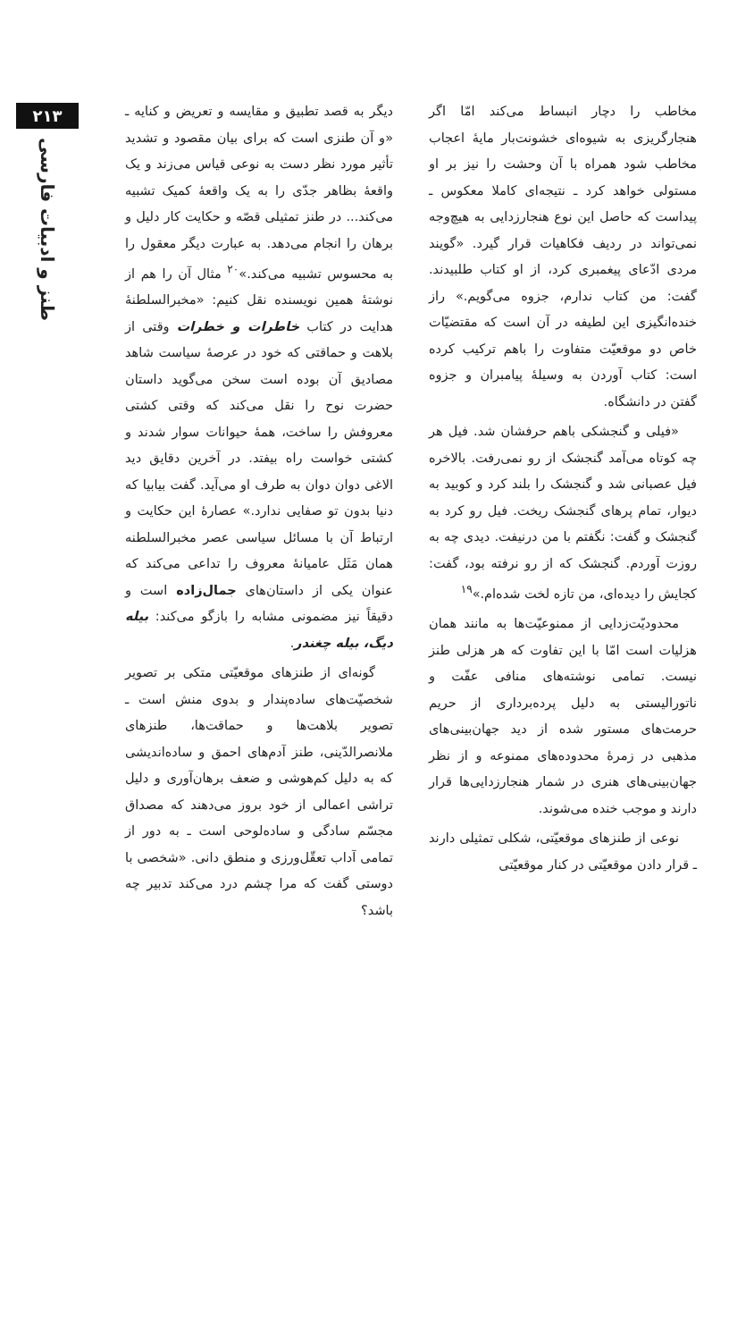۲۱۳
طنز و ادبیات فارسی
مخاطب را دچار انبساط می‌کند امّا اگر هنجارگریزی به شیوه‌ای خشونت‌بار مایهٔ اعجاب مخاطب شود همراه با آن وحشت را نیز بر او مستولی خواهد کرد ـ نتیجه‌ای کاملا معکوس ـ پیداست که حاصل این نوع هنجارزدایی به هیچ‌وجه نمی‌تواند در ردیف فکاهیات قرار گیرد. «گویند مردی ادّعای پیغمبری کرد، از او کتاب طلبیدند. گفت: من کتاب ندارم، جزوه می‌گویم.» راز خنده‌انگیزی این لطیفه در آن است که مقتضیّات خاص دو موقعیّت متفاوت را باهم ترکیب کرده است: کتاب آوردن به وسیلهٔ پیامبران و جزوه گفتن در دانشگاه.
«فیلی و گنجشکی باهم حرفشان شد. فیل هر چه کوتاه می‌آمد گنجشک از رو نمی‌رفت. بالاخره فیل عصبانی شد و گنجشک را بلند کرد و کوبید به دیوار، تمام پرهای گنجشک ریخت. فیل رو کرد به گنجشک و گفت: نگفتم با من درنیفت. دیدی چه به روزت آوردم. گنجشک که از رو نرفته بود، گفت: کجایش را دیده‌ای، من تازه لخت شده‌ام.»<sup>۱۹</sup>
محدودیّت‌زدایی از ممنوعیّت‌ها به مانند همان هزلیات است امّا با این تفاوت که هر هزلی طنز نیست. تمامی نوشته‌های منافی عفّت و ناتورالیستی به دلیل پرده‌برداری از حریم حرمت‌های مستور شده از دید جهان‌بینی‌های مذهبی در زمرهٔ محدوده‌های ممنوعه و از نظر جهان‌بینی‌های هنری در شمار هنجارزدایی‌ها قرار دارند و موجب خنده می‌شوند.
نوعی از طنزهای موقعیّتی، شکلی تمثیلی دارند ـ قرار دادن موقعیّتی در کنار موقعیّتی
دیگر به قصد تطبیق و مقایسه و تعریض و کنایه ـ «و آن طنزی است که برای بیان مقصود و تشدید تأثیر مورد نظر دست به نوعی قیاس می‌زند و یک واقعهٔ بظاهر جدّی را به یک واقعهٔ کمیک تشبیه می‌کند... در طنز تمثیلی قصّه و حکایت کار دلیل و برهان را انجام می‌دهد. به عبارت دیگر معقول را به محسوس تشبیه می‌کند.»<sup>۲۰</sup> مثال آن را هم از نوشتهٔ همین نویسنده نقل کنیم: «مخبرالسلطنهٔ هدایت در کتاب خاطرات و خطرات وقتی از بلاهت و حماقتی که خود در عرصهٔ سیاست شاهد مصادیق آن بوده است سخن می‌گوید داستان حضرت نوح را نقل می‌کند که وقتی کشتی معروفش را ساخت، همهٔ حیوانات سوار شدند و کشتی خواست راه بیفتد. در آخرین دقایق دید الاغی دوان دوان به طرف او می‌آید. گفت بیابیا که دنیا بدون تو صفایی ندارد.» عصارهٔ این حکایت و ارتباط آن با مسائل سیاسی عصر مخبرالسلطنه همان مَثَل عامیانهٔ معروف را تداعی می‌کند که عنوان یکی از داستان‌های جمال‌زاده است و دقیقاً نیز مضمونی مشابه را بازگو می‌کند: بیله دیگ، بیله چغندر.
گونه‌ای از طنزهای موقعیّتی متکی بر تصویر شخصیّت‌های ساده‌پندار و بدوی منش است ـ تصویر بلاهت‌ها و حماقت‌ها، طنزهای ملانصرالدّینی، طنز آدم‌های احمق و ساده‌اندیشی که به دلیل کم‌هوشی و ضعف برهان‌آوری و دلیل تراشی اعمالی از خود بروز می‌دهند که مصداق مجسّم سادگی و ساده‌لوحی است ـ به دور از تمامی آداب تعقّل‌ورزی و منطق دانی. «شخصی با دوستی گفت که مرا چشم درد می‌کند تدبیر چه باشد؟